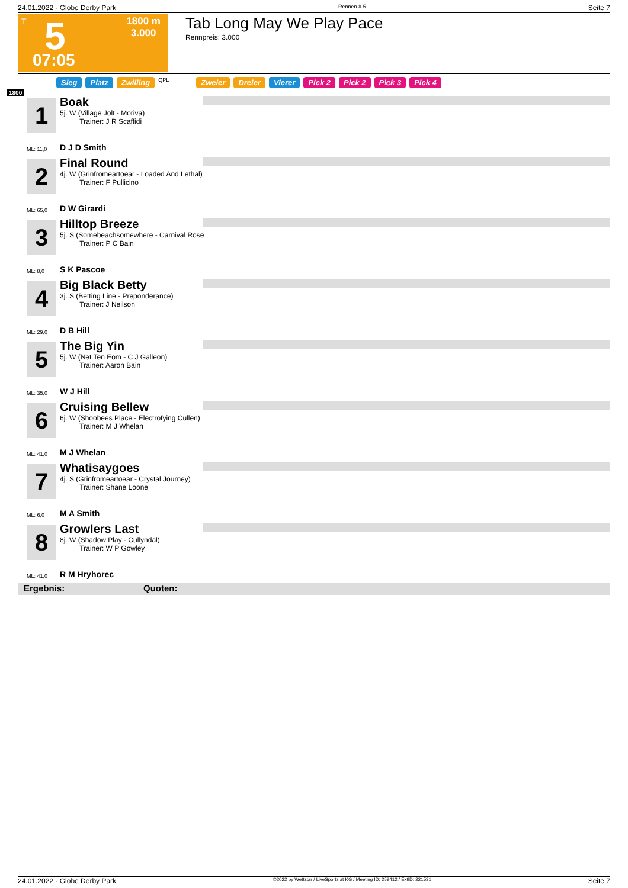24.01.2022 - Globe Derby Park Rennen # 5 Seite 7
T 5
1800 m
3.000
07:05
Tab Long May We Play Pace
Rennpreis: 3.000
Sieg Platz Zwilling QPL Zweier Dreier Vierer Pick 2 Pick 2 Pick 3 Pick 4
1800
1
Boak
5j. W (Village Jolt - Moriva)
Trainer: J R Scaffidi
ML: 11,0 D J D Smith
2
Final Round
4j. W (Grinfromeartoear - Loaded And Lethal)
Trainer: F Pullicino
ML: 65,0 D W Girardi
3
Hilltop Breeze
5j. S (Somebeachsomewhere - Carnival Rose
Trainer: P C Bain
ML: 8,0 S K Pascoe
4
Big Black Betty
3j. S (Betting Line - Preponderance)
Trainer: J Neilson
ML: 29,0 D B Hill
5
The Big Yin
5j. W (Net Ten Eom - C J Galleon)
Trainer: Aaron Bain
ML: 35,0 W J Hill
6
Cruising Bellew
6j. W (Shoobees Place - Electrofying Cullen)
Trainer: M J Whelan
ML: 41,0 M J Whelan
7
Whatisaygoes
4j. S (Grinfromeartoear - Crystal Journey)
Trainer: Shane Loone
ML: 6,0 M A Smith
8
Growlers Last
8j. W (Shadow Play - Cullyndal)
Trainer: W P Gowley
ML: 41,0 R M Hryhorec
Ergebnis: Quoten:
24.01.2022 - Globe Derby Park ©2022 by Wettstar / LiveSports.at KG / Meeting ID: 259412 / ExtID: 221531 Seite 7